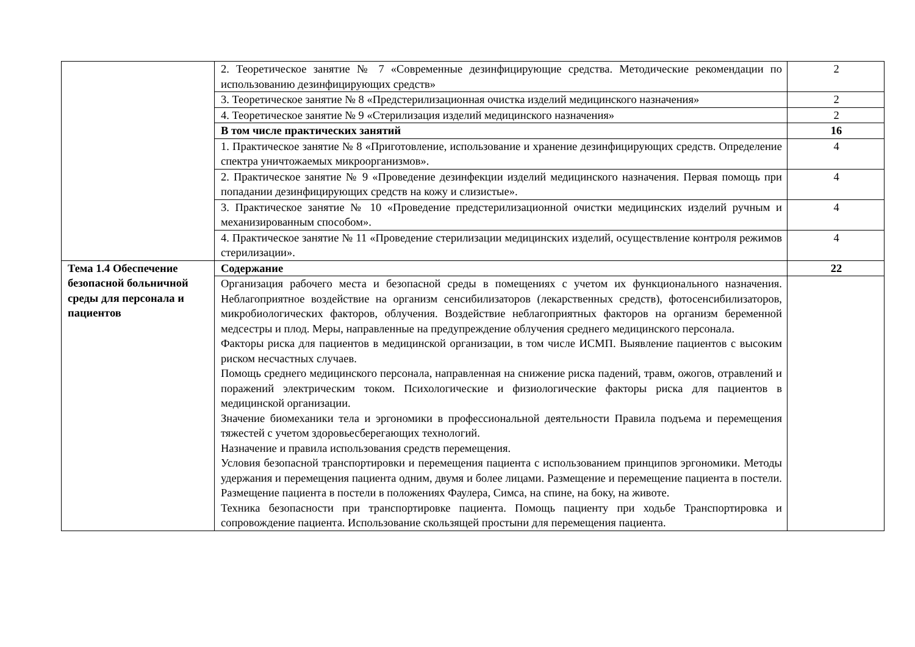| | 2. Теоретическое занятие № 7 «Современные дезинфицирующие средства. Методические рекомендации по использованию дезинфицирующих средств» | 2 |
| | 3. Теоретическое занятие № 8 «Предстерилизационная очистка изделий медицинского назначения» | 2 |
| | 4. Теоретическое занятие № 9 «Стерилизация изделий медицинского назначения» | 2 |
| | В том числе практических занятий | 16 |
| | 1. Практическое занятие № 8 «Приготовление, использование и хранение дезинфицирующих средств. Определение спектра уничтожаемых микроорганизмов». | 4 |
| | 2. Практическое занятие № 9 «Проведение дезинфекции изделий медицинского назначения. Первая помощь при попадании дезинфицирующих средств на кожу и слизистые». | 4 |
| | 3. Практическое занятие № 10 «Проведение предстерилизационной очистки медицинских изделий ручным и механизированным способом». | 4 |
| | 4. Практическое занятие № 11 «Проведение стерилизации медицинских изделий, осуществление контроля режимов стерилизации». | 4 |
| Тема 1.4 Обеспечение безопасной больничной среды для персонала и пациентов | Содержание | 22 |
| | Организация рабочего места и безопасной среды в помещениях с учетом их функционального назначения. Неблагоприятное воздействие на организм сенсибилизаторов (лекарственных средств), фотосенсибилизаторов, микробиологических факторов, облучения. Воздействие неблагоприятных факторов на организм беременной медсестры и плод. Меры, направленные на предупреждение облучения среднего медицинского персонала. Факторы риска для пациентов в медицинской организации, в том числе ИСМП. Выявление пациентов с высоким риском несчастных случаев. Помощь среднего медицинского персонала, направленная на снижение риска падений, травм, ожогов, отравлений и поражений электрическим током. Психологические и физиологические факторы риска для пациентов в медицинской организации. Значение биомеханики тела и эргономики в профессиональной деятельности Правила подъема и перемещения тяжестей с учетом здоровьесберегающих технологий. Назначение и правила использования средств перемещения. Условия безопасной транспортировки и перемещения пациента с использованием принципов эргономики. Методы удержания и перемещения пациента одним, двумя и более лицами. Размещение и перемещение пациента в постели. Размещение пациента в постели в положениях Фаулера, Симса, на спине, на боку, на животе. Техника безопасности при транспортировке пациента. Помощь пациенту при ходьбе Транспортировка и сопровождение пациента. Использование скользящей простыни для перемещения пациента. | |